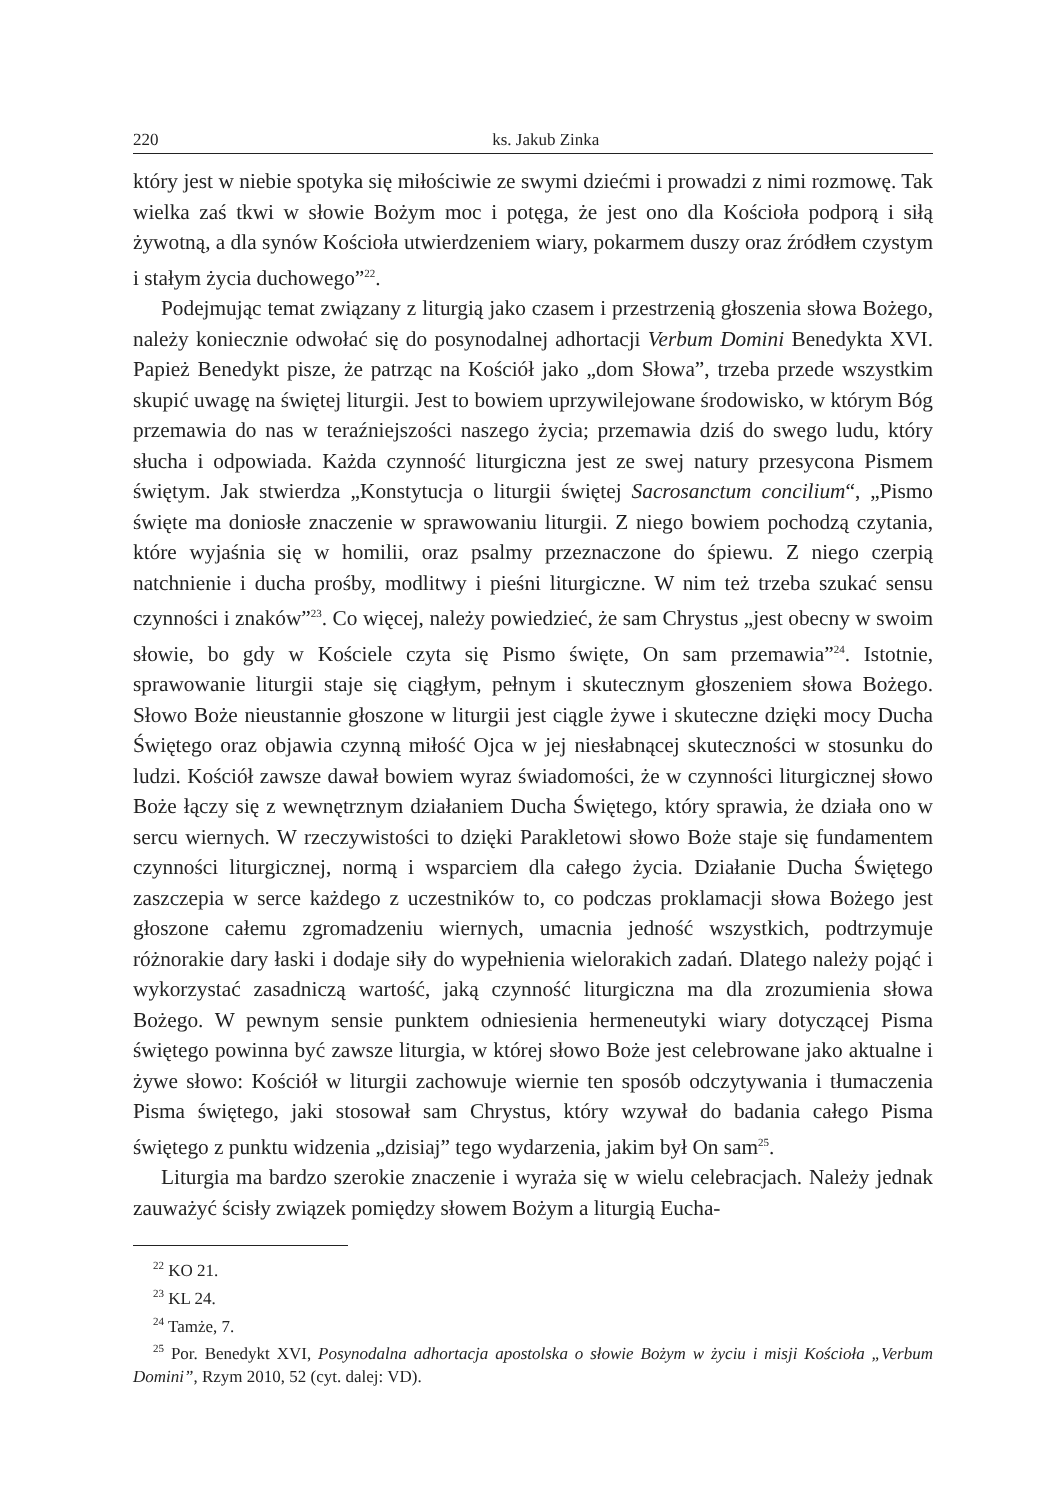220 ks. Jakub Zinka
który jest w niebie spotyka się miłościwie ze swymi dziećmi i prowadzi z nimi rozmowę. Tak wielka zaś tkwi w słowie Bożym moc i potęga, że jest ono dla Kościoła podporą i siłą żywotną, a dla synów Kościoła utwierdzeniem wiary, pokarmem duszy oraz źródłem czystym i stałym życia duchowego”<sup>22</sup>.
Podejmując temat związany z liturgią jako czasem i przestrzenią głoszenia słowa Bożego, należy koniecznie odwołać się do posynodalnej adhortacji Verbum Domini Benedykta XVI. Papież Benedykt pisze, że patrząc na Kościół jako „dom Słowa”, trzeba przede wszystkim skupić uwagę na świętej liturgii. Jest to bowiem uprzywilejowane środowisko, w którym Bóg przemawia do nas w teraźniejszości naszego życia; przemawia dziś do swego ludu, który słucha i odpowiada. Każda czynność liturgiczna jest ze swej natury przesycona Pismem świętym. Jak stwierdza „Konstytucja o liturgii świętej Sacrosanctum concilium“, „Pismo święte ma doniosłe znaczenie w sprawowaniu liturgii. Z niego bowiem pochodzą czytania, które wyjaśnia się w homilii, oraz psalmy przeznaczone do śpiewu. Z niego czerpią natchnienie i ducha prośby, modlitwy i pieśni liturgiczne. W nim też trzeba szukać sensu czynności i znaków”<sup>23</sup>. Co więcej, należy powiedzieć, że sam Chrystus „jest obecny w swoim słowie, bo gdy w Kościele czyta się Pismo święte, On sam przemawia”<sup>24</sup>. Istotnie, sprawowanie liturgii staje się ciągłym, pełnym i skutecznym głoszeniem słowa Bożego. Słowo Boże nieustannie głoszone w liturgii jest ciągle żywe i skuteczne dzięki mocy Ducha Świętego oraz objawia czynną miłość Ojca w jej niesłabnącej skuteczności w stosunku do ludzi. Kościół zawsze dawał bowiem wyraz świadomości, że w czynności liturgicznej słowo Boże łączy się z wewnętrznym działaniem Ducha Świętego, który sprawia, że działa ono w sercu wiernych. W rzeczywistości to dzięki Parakletowi słowo Boże staje się fundamentem czynności liturgicznej, normą i wsparciem dla całego życia. Działanie Ducha Świętego zaszczepia w serce każdego z uczestników to, co podczas proklamacji słowa Bożego jest głoszone całemu zgromadzeniu wiernych, umacnia jedność wszystkich, podtrzymuje różnorakie dary łaski i dodaje siły do wypełnienia wielorakich zadań. Dlatego należy pojąć i wykorzystać zasadniczą wartość, jaką czynność liturgiczna ma dla zrozumienia słowa Bożego. W pewnym sensie punktem odniesienia hermeneutyki wiary dotyczącej Pisma świętego powinna być zawsze liturgia, w której słowo Boże jest celebrowane jako aktualne i żywe słowo: Kościół w liturgii zachowuje wiernie ten sposób odczytywania i tłumaczenia Pisma świętego, jaki stosował sam Chrystus, który wzywał do badania całego Pisma świętego z punktu widzenia „dzisiaj” tego wydarzenia, jakim był On sam<sup>25</sup>.
Liturgia ma bardzo szerokie znaczenie i wyraża się w wielu celebracjach. Należy jednak zauważyć ścisły związek pomiędzy słowem Bożym a liturgią Eucha-
<sup>22</sup> KO 21.
<sup>23</sup> KL 24.
<sup>24</sup> Tamże, 7.
<sup>25</sup> Por. Benedykt XVI, Posynodalna adhortacja apostolska o słowie Bożym w życiu i misji Kościoła „Verbum Domini”, Rzym 2010, 52 (cyt. dalej: VD).